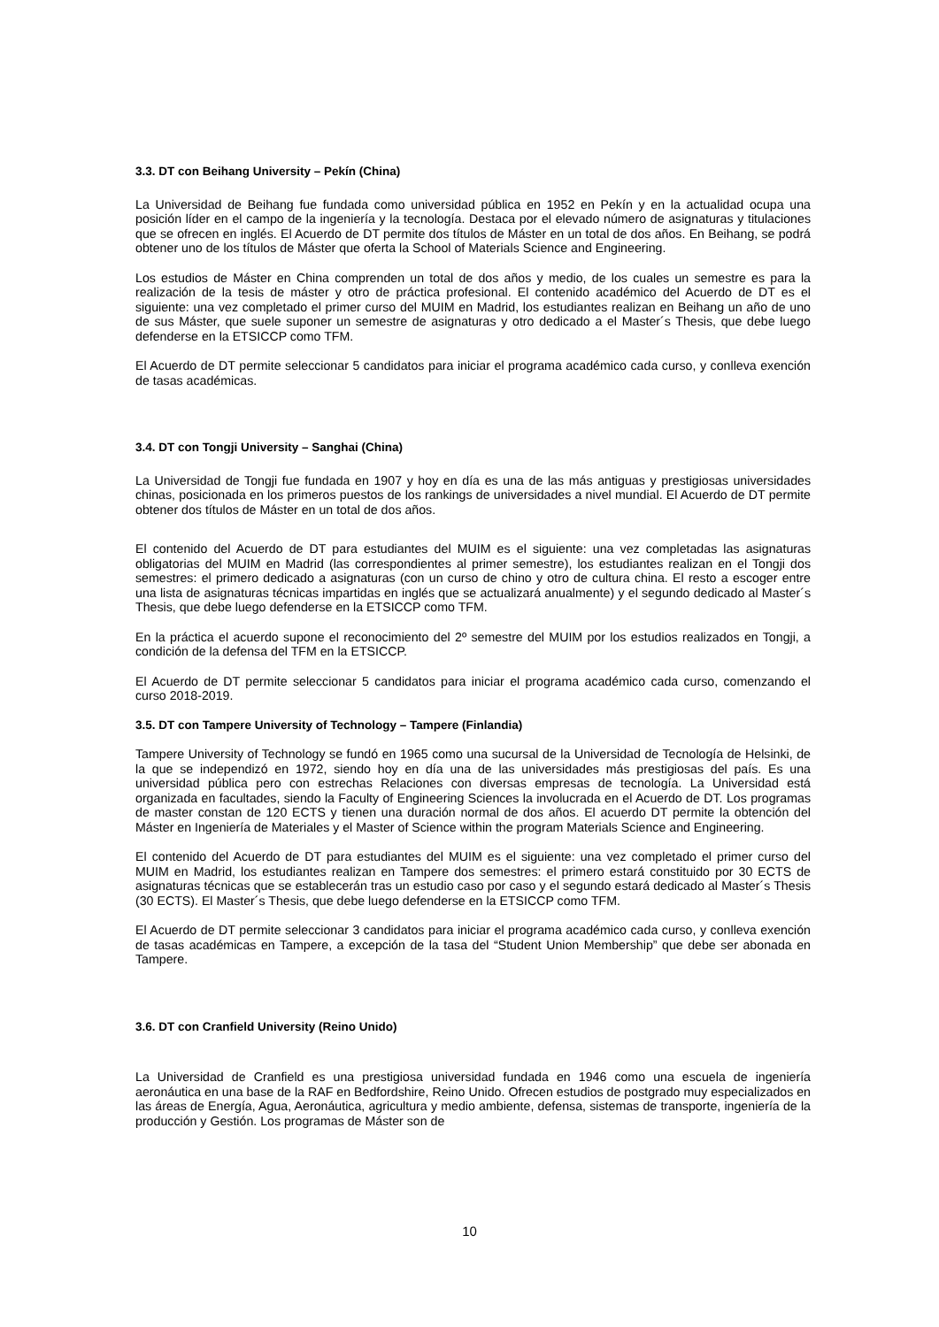3.3. DT con Beihang University – Pekín (China)
La Universidad de Beihang fue fundada como universidad pública en 1952 en Pekín y en la actualidad ocupa una posición líder en el campo de la ingeniería y la tecnología. Destaca por el elevado número de asignaturas y titulaciones que se ofrecen en inglés. El Acuerdo de DT permite dos títulos de Máster en un total de dos años. En Beihang, se podrá obtener uno de los títulos de Máster que oferta la School of Materials Science and Engineering.
Los estudios de Máster en China comprenden un total de dos años y medio, de los cuales un semestre es para la realización de la tesis de máster y otro de práctica profesional. El contenido académico del Acuerdo de DT es el siguiente: una vez completado el primer curso del MUIM en Madrid, los estudiantes realizan en Beihang un año de uno de sus Máster, que suele suponer un semestre de asignaturas y otro dedicado a el Master´s Thesis, que debe luego defenderse en la ETSICCP como TFM.
El Acuerdo de DT permite seleccionar 5 candidatos para iniciar el programa académico cada curso, y conlleva exención de tasas académicas.
3.4. DT con Tongji University – Sanghai (China)
La Universidad de Tongji fue fundada en 1907 y hoy en día es una de las más antiguas y prestigiosas universidades chinas, posicionada en los primeros puestos de los rankings de universidades a nivel mundial. El Acuerdo de DT permite obtener dos títulos de Máster en un total de dos años.
El contenido del Acuerdo de DT para estudiantes del MUIM es el siguiente: una vez completadas las asignaturas obligatorias del MUIM en Madrid (las correspondientes al primer semestre), los estudiantes realizan en el Tongji dos semestres: el primero dedicado a asignaturas (con un curso de chino y otro de cultura china. El resto a escoger entre una lista de asignaturas técnicas impartidas en inglés que se actualizará anualmente) y el segundo dedicado al Master´s Thesis, que debe luego defenderse en la ETSICCP como TFM.
En la práctica el acuerdo supone el reconocimiento del 2º semestre del MUIM por los estudios realizados en Tongji, a condición de la defensa del TFM en la ETSICCP.
El Acuerdo de DT permite seleccionar 5 candidatos para iniciar el programa académico cada curso, comenzando el curso 2018-2019.
3.5. DT con Tampere University of Technology – Tampere (Finlandia)
Tampere University of Technology se fundó en 1965 como una sucursal de la Universidad de Tecnología de Helsinki, de la que se independizó en 1972, siendo hoy en día una de las universidades más prestigiosas del país. Es una universidad pública pero con estrechas Relaciones con diversas empresas de tecnología. La Universidad está organizada en facultades, siendo la Faculty of Engineering Sciences la involucrada en el Acuerdo de DT. Los programas de master constan de 120 ECTS y tienen una duración normal de dos años. El acuerdo DT permite la obtención del Máster en Ingeniería de Materiales y el Master of Science within the program Materials Science and Engineering.
El contenido del Acuerdo de DT para estudiantes del MUIM es el siguiente: una vez completado el primer curso del MUIM en Madrid, los estudiantes realizan en Tampere dos semestres: el primero estará constituido por 30 ECTS de asignaturas técnicas que se establecerán tras un estudio caso por caso y el segundo estará dedicado al Master´s Thesis (30 ECTS). El Master´s Thesis, que debe luego defenderse en la ETSICCP como TFM.
El Acuerdo de DT permite seleccionar 3 candidatos para iniciar el programa académico cada curso, y conlleva exención de tasas académicas en Tampere, a excepción de la tasa del “Student Union Membership” que debe ser abonada en Tampere.
3.6. DT con Cranfield University (Reino Unido)
La Universidad de Cranfield es una prestigiosa universidad fundada en 1946 como una escuela de ingeniería aeronáutica en una base de la RAF en Bedfordshire, Reino Unido. Ofrecen estudios de postgrado muy especializados en las áreas de Energía, Agua, Aeronáutica, agricultura y medio ambiente, defensa, sistemas de transporte, ingeniería de la producción y Gestión. Los programas de Máster son de
10